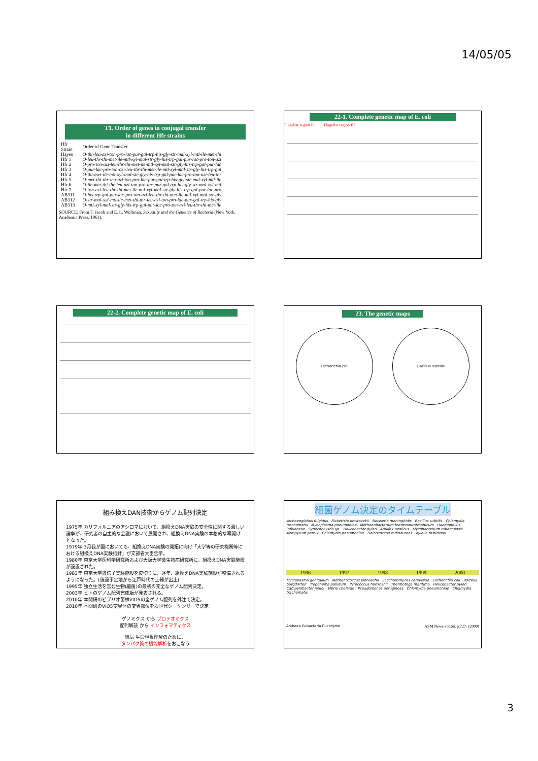14/05/05
T1. Order of genes in conjugal transfer
in different Hfr strains
| Hfr Strain | Order of Gene Transfer |
| --- | --- |
| Hayes | O-thr-leu-azi-ton-pro-lac-pur-gal-trp-his-gly-str-mal-xyl-mtl-ile-met-thi |
| Hfr 1 | O-leu-thr-thi-met-ile-mtl-xyl-mal-str-gly-his-trp-gal-pur-lac-pro-ton-azi |
| Hfr 2 | O-pro-ton-azi-leu-thr-thi-met-ile-mtl-xyl-mal-str-gly-his-trp-gal-pur-lac |
| Hfr 3 | O-pur-lac-pro-ton-azi-leu-thr-thi-met-ile-mtl-xyl-mal-str-gly-his-trp-gal |
| Hfr 4 | O-thi-met-ile-mtl-xyl-mal-str-gly-his-trp-gal-pur-lac-pro-ton-azi-leu-thr |
| Hfr 5 | O-met-thi-thr-leu-azi-ton-pro-lac-pur-gal-trp-his-gly-str-mal-xyl-mtl-ile |
| Hfr 6 | O-ile-met-thi-thr-leu-azi-ton-pro-lac-pur-gal-trp-his-gly-str-mal-xyl-mtl |
| Hfr 7 | O-ton-azi-leu-thr-thi-met-ile-mtl-xyl-mal-str-gly-his-trp-gal-pur-lac-pro |
| AB311 | O-his-trp-gal-pur-lac-pro-ton-azi-leu-thr-thi-met-ile-mtl-xyl-mal-str-gly |
| AB312 | O-str-mal-xyl-mtl-ile-met-thi-thr-leu-azi-ton-pro-lac-pur-gal-trp-his-gly |
| AB313 | O-mtl-xyl-mal-str-gly-his-trp-gal-pur-lac-pro-ton-azi-leu-thr-thi-met-ile |
SOURCE: From F. Jacob and E. L. Wollman, Sexuality and the Genetics of Bacteria (New York: Academic Press, 1961).
22-1. Complete genetic map of E. coli
Flagellar region II Flagellar region III
22-2. Complete genetic map of E. coli
23. The genetic maps
Escherichia coli Bacillus subtilis
組み換えDAN技術からゲノム配列決定
1975年:カリフォルニアのアシロマにおいて、組換えDNA実験の安全性に関する激しい論争が、研究者の自主的な会議において展開され、組換えDNA実験の本格的な幕開けとなった。
1979年:3月我が国においても、組換えDNA実験の開拓に向け「大学等の研究機関等における組換えDNA実験指針」が文部省大臣告示。
1980年:東京大学医科学研究所および大阪大学微生物病研究所に、組換えDNA実験施設が設置された。
1983年:東京大学遺伝子実験施設を皮切りに、逐年、組換えDNA実験施設が整備されるようになった。(施設予定地から江戸時代の土器が出土)
1995年:独立生活を営む生物(細菌)の最初の完全なゲノム配列決定。
2003年:ヒトのゲノム配列完成版が発表される。
2010年:本間研のビブリオ菌株VIO5の全ゲノム配列を外注で決定。
2010年:本間研のVIO5変異体の変異部位を次世代シーケンサーで決定。
ゲノミクス から プロテオミクス
配列解読 から インフォマティクス
結局 生命現象理解のために、
タンパク質の機能解析をおこなう
細菌ゲノム決定のタイムテーブル
Archaeoglobus fulgidus Rickettsia prowazekii Neisseria meningitidis Bacillus subtilis Chlamydia trachomatis Mycoplasma pneumoniae Methanobacterium thermoautotrophicum Haemophilus influenzae Synechocystis sp. Helicobacter pylori Aquifex aeolicus Mycobacterium tuberculosis Aeropyrum pernix Chlamydia pneumoniae Deinococcus radiodurans Xylella fastidiosa
1996 1997 1998 1999 2000
Mycoplasma genitalium Methanococcus jannaschii Saccharomyces cerevisiae Escherichia coli Borrelia burgdorferi Treponema pallidum Pyrococcus horikoshii Thermotoga maritima Helicobacter pylori Campylobacter jejuni Vibrio cholerae Pseudomonas aeruginosa Chlamydia pneumoniae Chlamydia trachomatis
Archaea Eubacteria Eucaryote ASM News vol.66, p.727- (2000)
3